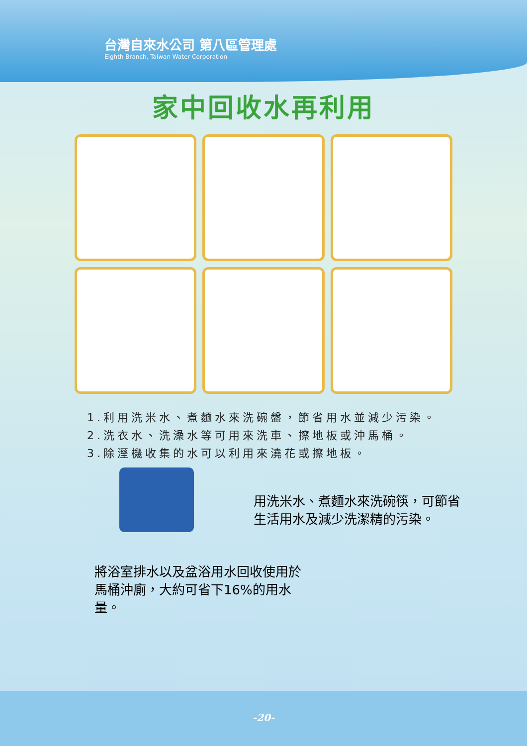台灣自來水公司 第八區管理處
Eighth Branch, Taiwan Water Corporation
家中回收水再利用
1.利用洗米水、煮麵水來洗碗盤，節省用水並減少污染。
2.洗衣水、洗澡水等可用來洗車、擦地板或沖馬桶。
3.除溼機收集的水可以利用來澆花或擦地板。
用洗米水、煮麵水來洗碗筷，可節省生活用水及減少洗潔精的污染。
將浴室排水以及盆浴用水回收使用於馬桶沖廁，大約可省下16%的用水量。
-20-